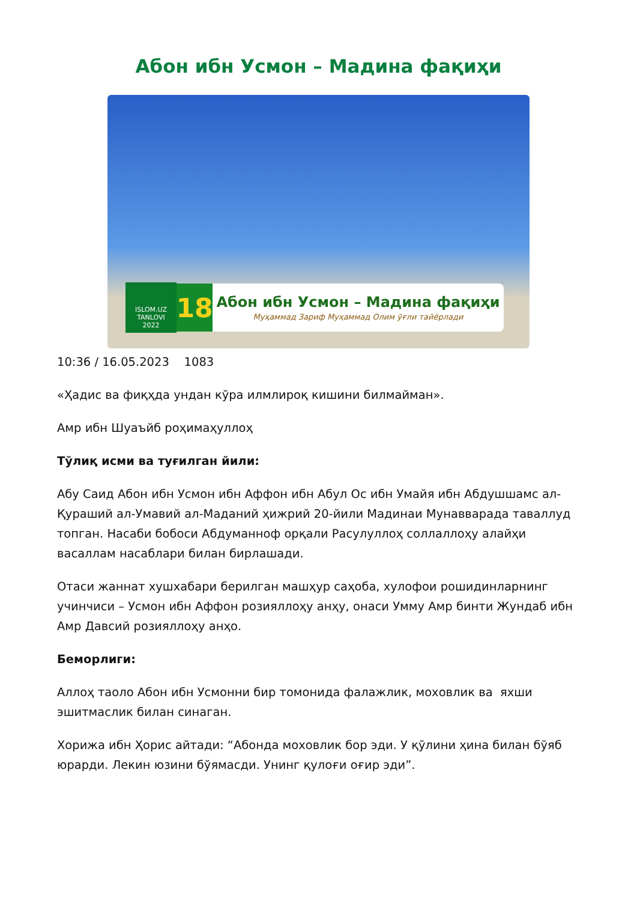Абон ибн Усмон – Мадина фақиҳи
ISLOM.UZ
TANLOVI
2022
18
Абон ибн Усмон – Мадина фақиҳи
Муҳаммад Зариф Муҳаммад Олим ўғли тайёрлади
10:36 / 16.05.2023 1083
«Ҳадис ва фиқҳда ундан кўра илмлироқ кишини билмайман».
Амр ибн Шуаъйб роҳимаҳуллоҳ
Тўлиқ исми ва туғилган йили:
Абу Саид Абон ибн Усмон ибн Аффон ибн Абул Ос ибн Умайя ибн Абдушшамс ал-Қураший ал-Умавий ал-Маданий ҳижрий 20-йили Мадинаи Мунавварада таваллуд топган. Насаби бобоси Абдуманноф орқали Расулуллоҳ соллаллоҳу алайҳи васаллам насаблари билан бирлашади.
Отаси жаннат хушхабари берилган машҳур саҳоба, хулофои рошидинларнинг учинчиси – Усмон ибн Аффон розияллоҳу анҳу, онаси Умму Амр бинти Жундаб ибн Амр Давсий розияллоҳу анҳо.
Беморлиги:
Аллоҳ таоло Абон ибн Усмонни бир томонида фалажлик, моховлик ва яхши эшитмаслик билан синаган.
Хорижа ибн Ҳорис айтади: “Абонда моховлик бор эди. У қўлини ҳина билан бўяб юрарди. Лекин юзини бўямасди. Унинг қулоғи оғир эди”.